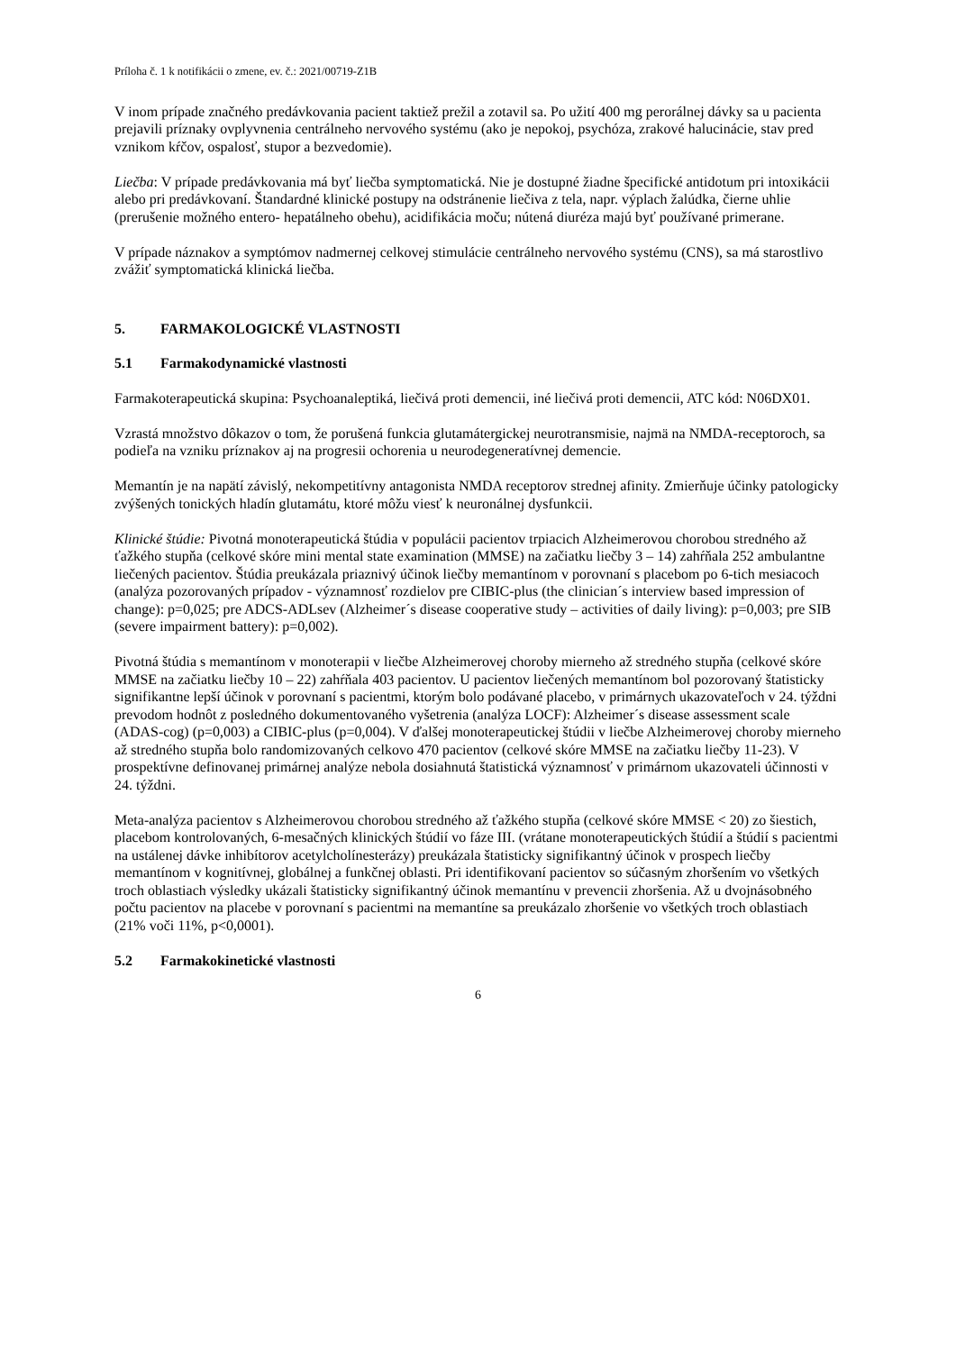Príloha č. 1 k notifikácii o zmene, ev. č.: 2021/00719-Z1B
V inom prípade značného predávkovania pacient taktiež prežil a zotavil sa. Po užití 400 mg perorálnej dávky sa u pacienta prejavili príznaky ovplyvnenia centrálneho nervového systému (ako je nepokoj, psychóza, zrakové halucinácie, stav pred vznikom kŕčov, ospalosť, stupor a bezvedomie).
Liečba: V prípade predávkovania má byť liečba symptomatická. Nie je dostupné žiadne špecifické antidotum pri intoxikácii alebo pri predávkovaní. Štandardné klinické postupy na odstránenie liečiva z tela, napr. výplach žalúdka, čierne uhlie (prerušenie možného entero- hepatálneho obehu), acidifikácia moču; nútená diuréza majú byť používané primerane.
V prípade náznakov a symptómov nadmernej celkovej stimulácie centrálneho nervového systému (CNS), sa má starostlivo zvážiť symptomatická klinická liečba.
5. FARMAKOLOGICKÉ VLASTNOSTI
5.1 Farmakodynamické vlastnosti
Farmakoterapeutická skupina: Psychoanaleptiká, liečivá proti demencii, iné liečivá proti demencii, ATC kód: N06DX01.
Vzrastá množstvo dôkazov o tom, že porušená funkcia glutamátergickej neurotransmisie, najmä na NMDA-receptoroch, sa podieľa na vzniku príznakov aj na progresii ochorenia u neurodegeneratívnej demencie.
Memantín je na napätí závislý, nekompetitívny antagonista NMDA receptorov strednej afinity. Zmierňuje účinky patologicky zvýšených tonických hladín glutamátu, ktoré môžu viesť k neuronálnej dysfunkcii.
Klinické štúdie: Pivotná monoterapeutická štúdia v populácii pacientov trpiacich Alzheimerovou chorobou stredného až ťažkého stupňa (celkové skóre mini mental state examination (MMSE) na začiatku liečby 3 – 14) zahŕňala 252 ambulantne liečených pacientov. Štúdia preukázala priaznivý účinok liečby memantínom v porovnaní s placebom po 6-tich mesiacoch (analýza pozorovaných prípadov - významnosť rozdielov pre CIBIC-plus (the clinician´s interview based impression of change): p=0,025; pre ADCS-ADLsev (Alzheimer´s disease cooperative study – activities of daily living): p=0,003; pre SIB (severe impairment battery): p=0,002).
Pivotná štúdia s memantínom v monoterapii v liečbe Alzheimerovej choroby mierneho až stredného stupňa (celkové skóre MMSE na začiatku liečby 10 – 22) zahŕňala 403 pacientov. U pacientov liečených memantínom bol pozorovaný štatisticky signifikantne lepší účinok v porovnaní s pacientmi, ktorým bolo podávané placebo, v primárnych ukazovateľoch v 24. týždni prevodom hodnôt z posledného dokumentovaného vyšetrenia (analýza LOCF): Alzheimer´s disease assessment scale (ADAS-cog) (p=0,003) a CIBIC-plus (p=0,004). V ďalšej monoterapeutickej štúdii v liečbe Alzheimerovej choroby mierneho až stredného stupňa bolo randomizovaných celkovo 470 pacientov (celkové skóre MMSE na začiatku liečby 11-23). V prospektívne definovanej primárnej analýze nebola dosiahnutá štatistická významnosť v primárnom ukazovateli účinnosti v 24. týždni.
Meta-analýza pacientov s Alzheimerovou chorobou stredného až ťažkého stupňa (celkové skóre MMSE < 20) zo šiestich, placebom kontrolovaných, 6-mesačných klinických štúdií vo fáze III. (vrátane monoterapeutických štúdií a štúdií s pacientmi na ustálenej dávke inhibítorov acetylcholínesterázy) preukázala štatisticky signifikantný účinok v prospech liečby memantínom v kognitívnej, globálnej a funkčnej oblasti. Pri identifikovaní pacientov so súčasným zhoršením vo všetkých troch oblastiach výsledky ukázali štatisticky signifikantný účinok memantínu v prevencii zhoršenia. Až u dvojnásobného počtu pacientov na placebe v porovnaní s pacientmi na memantíne sa preukázalo zhoršenie vo všetkých troch oblastiach (21% voči 11%, p<0,0001).
5.2 Farmakokinetické vlastnosti
6